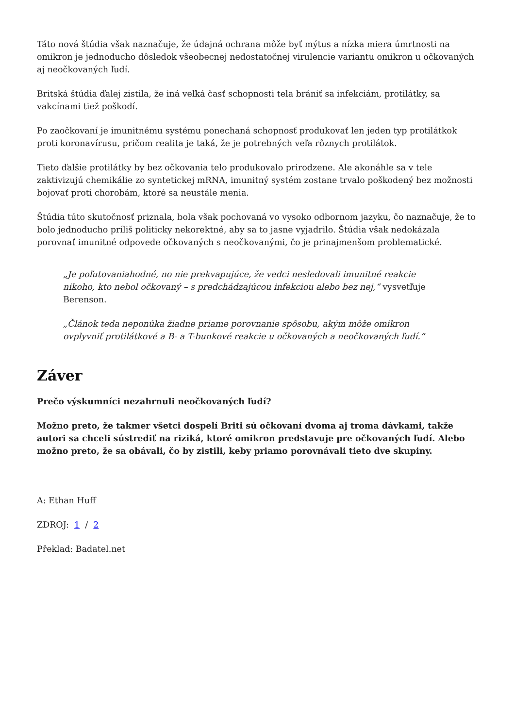Táto nová štúdia však naznačuje, že údajná ochrana môže byť mýtus a nízka miera úmrtnosti na omikron je jednoducho dôsledok všeobecnej nedostatočnej virulencie variantu omikron u očkovaných aj neočkovaných ľudí.
Britská štúdia ďalej zistila, že iná veľká časť schopnosti tela brániť sa infekciám, protilátky, sa vakcínami tiež poškodí.
Po zaočkovaní je imunitnému systému ponechaná schopnosť produkovať len jeden typ protilátkok proti koronavírusu, pričom realita je taká, že je potrebných veľa rôznych protilátok.
Tieto ďalšie protilátky by bez očkovania telo produkovalo prirodzene. Ale akonáhle sa v tele zaktivizujú chemikálie zo syntetickej mRNA, imunitný systém zostane trvalo poškodený bez možnosti bojovať proti chorobám, ktoré sa neustále menia.
Štúdia túto skutočnosť priznala, bola však pochovaná vo vysoko odbornom jazyku, čo naznačuje, že to bolo jednoducho príliš politicky nekorektné, aby sa to jasne vyjadrilo. Štúdia však nedokázala porovnať imunitné odpovede očkovaných s neočkovanými, čo je prinajmenšom problematické.
„Je poľutovaniahodné, no nie prekvapujúce, že vedci nesledovali imunitné reakcie nikoho, kto nebol očkovaný – s predchádzajúcou infekciou alebo bez nej,“ vysvetľuje Berenson.
„Článok teda neponúka žiadne priame porovnanie spôsobu, akým môže omikron ovplyvniť protilátkové a B- a T-bunkové reakcie u očkovaných a neočkovaných ľudí.“
Záver
Prečo výskumníci nezahrnuli neočkovaných ľudí?
Možno preto, že takmer všetci dospelí Briti sú očkovaní dvoma aj troma dávkami, takže autori sa chceli sústrediť na riziká, ktoré omikron predstavuje pre očkovaných ľudí. Alebo možno preto, že sa obávali, čo by zistili, keby priamo porovnávali tieto dve skupiny.
A: Ethan Huff
ZDROJ: 1 / 2
Překlad: Badatel.net